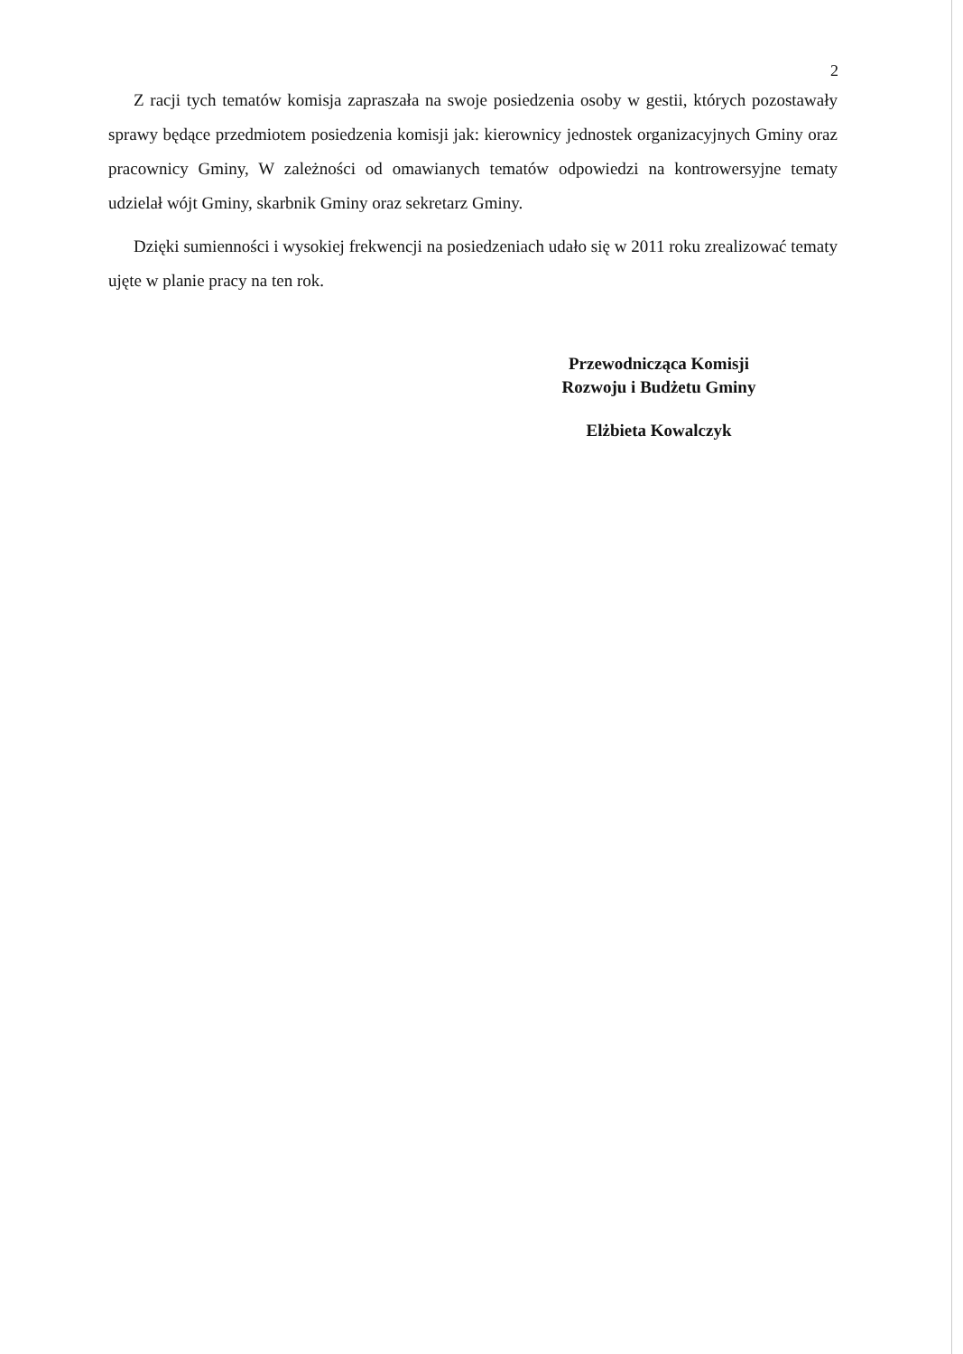2
Z racji tych tematów komisja zapraszała na swoje posiedzenia osoby w gestii, których pozostawały sprawy będące przedmiotem posiedzenia komisji jak: kierownicy jednostek organizacyjnych Gminy oraz pracownicy Gminy, W zależności od omawianych tematów odpowiedzi na kontrowersyjne tematy udzielał wójt Gminy, skarbnik Gminy oraz sekretarz Gminy.
Dzięki sumienności i wysokiej frekwencji na posiedzeniach udało się w 2011 roku zrealizować tematy ujęte w planie pracy na ten rok.
Przewodnicząca Komisji
Rozwoju i Budżetu Gminy
Elżbieta Kowalczyk